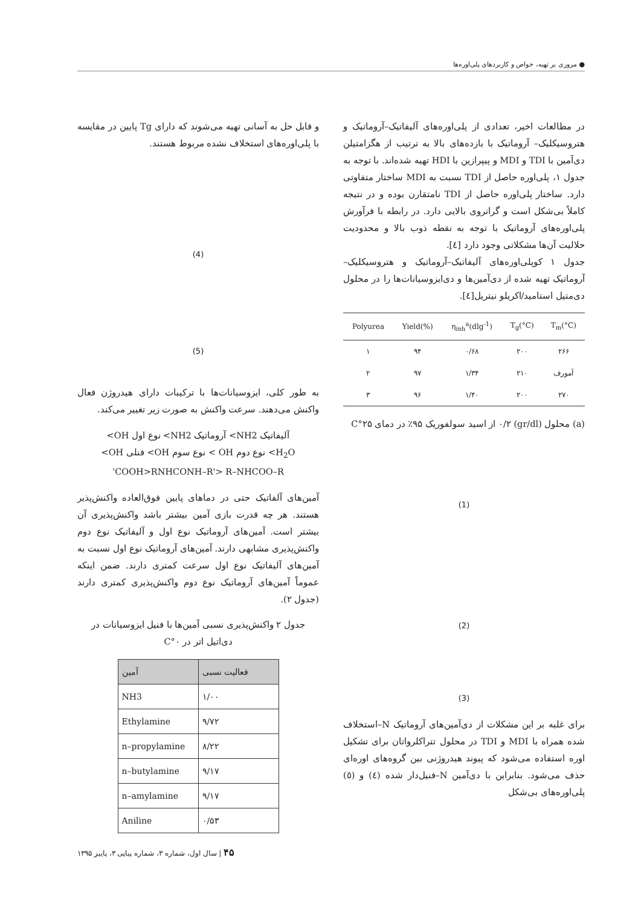● مروری بر تهیه، خواص و کاربردهای پلی‌اوره‌ها
در مطالعات اخیر، تعدادی از پلی‌اوره‌های آلیفاتیک–آروماتیک و هتروسیکلیک– آروماتیک با بازده‌های بالا به ترتیب از هگزامتیلن دی‌آمین با TDI و MDI و پیپرازین با HDI تهیه شده‌اند. با توجه به جدول ۱، پلی‌اوره حاصل از TDI نسبت به MDI ساختار متفاوتی دارد. ساختار پلی‌اوره حاصل از TDI نامتقارن بوده و در نتیجه کاملاً بی‌شکل است و گرانروی بالایی دارد. در رابطه با فرآورش پلی‌اوره‌های آروماتیک با توجه به نقطه ذوب بالا و محدودیت حلالیت آن‌ها مشکلاتی وجود دارد [٤].
جدول ۱ کوپلی‌اوره‌های آلیفاتیک–آروماتیک و هتروسیکلیک–آروماتیک تهیه شده از دی‌آمین‌ها و دی‌ایزوسیانات‌ها را در محلول دی‌متیل استامید/اکریلو نیتریل[٤].
| Polyurea | Yield(%) | η<sub>inh</sub><sup>a</sup>(dlg<sup>-1</sup>) | T<sub>g</sub>(°C) | T<sub>m</sub>(°C) |
| --- | --- | --- | --- | --- |
| ۱ | ۹۴ | ۰/۶۸ | ۲۰۰ | ۲۶۶ |
| ۲ | ۹۷ | ۱/۳۴ | ۲۱۰ | آمورف |
| ۳ | ۹۶ | ۱/۴۰ | ۲۰۰ | ۲۷۰ |
(a) محلول (gr/dl) ۰/۲ از اسید سولفوریک ۹۵٪ در دمای ۲۵°C
(1)
(2)
(3)
برای غلبه بر این مشکلات از دی‌آمین‌های آروماتیک N–استخلاف شده همراه با MDI و TDI در محلول تتراکلرواتان برای تشکیل اوره استفاده می‌شود که پیوند هیدروژنی بین گروه‌های اوره‌ای حذف می‌شود. بنابراین با دی‌آمین N–فنیل‌دار شده (٤) و (٥) پلی‌اوره‌های بی‌شکل
و قابل حل به آسانی تهیه می‌شوند که دارای Tg پایین در مقایسه با پلی‌اوره‌های استخلاف نشده مربوط هستند.
(4)
(5)
به طور کلی، ایزوسیانات‌ها با ترکیبات دارای هیدروژن فعال واکنش می‌دهند. سرعت واکنش به صورت زیر تغییر می‌کند.
آلیفاتیک NH2> آروماتیک NH2> نوع اول OH>
H<sub>2</sub>O> نوع دوم OH > نوع سوم OH> فنلی OH>
COOH>RNHCONH–R'> R–NHCOO–R'
آمین‌های آلفاتیک حتی در دماهای پایین فوق‌العاده واکنش‌پذیر هستند. هر چه قدرت بازی آمین بیشتر باشد واکنش‌پذیری آن بیشتر است. آمین‌های آروماتیک نوع اول و آلیفاتیک نوع دوم واکنش‌پذیری مشابهی دارند. آمین‌های آروماتیک نوع اول نسبت به آمین‌های آلیفاتیک نوع اول سرعت کمتری دارند. ضمن اینکه عموماً آمین‌های آروماتیک نوع دوم واکنش‌پذیری کمتری دارند (جدول ۲).
جدول ۲ واکنش‌پذیری نسبی آمین‌ها با فنیل ایزوسیانات در دی‌اتیل اتر در ۰°C
| آمین | فعالیت نسبی |
| --- | --- |
| NH3 | ۱/۰۰ |
| Ethylamine | ۹/۷۲ |
| n–propylamine | ۸/۲۲ |
| n–butylamine | ۹/۱۷ |
| n–amylamine | ۹/۱۷ |
| Aniline | ۰/۵۳ |
۴۵ | سال اول، شماره ۳، شماره پیاپی ۳، پاییز ۱۳۹۵